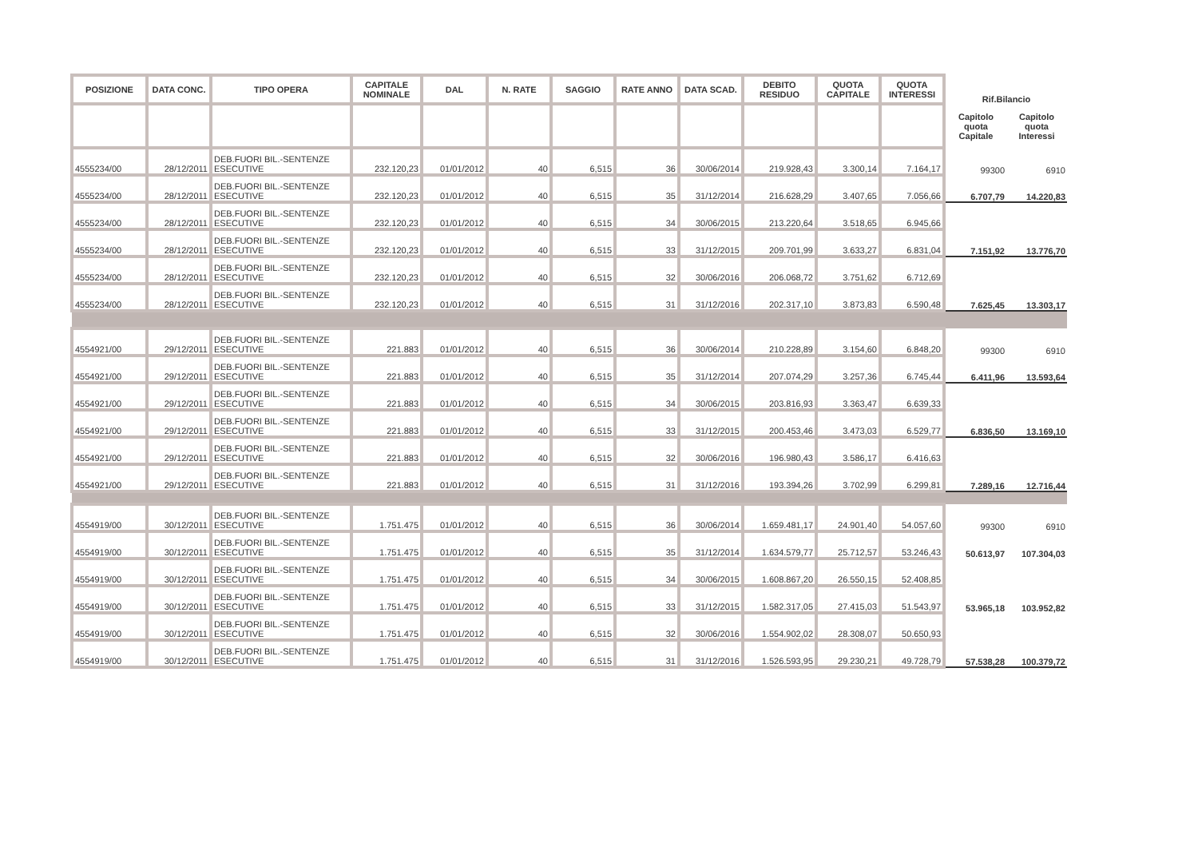| POSIZIONE | DATA CONC. | TIPO OPERA | CAPITALE NOMINALE | DAL | N. RATE | SAGGIO | RATE ANNO | DATA SCAD. | DEBITO RESIDUO | QUOTA CAPITALE | QUOTA INTERESSI | Rif.Bilancio | |
| --- | --- | --- | --- | --- | --- | --- | --- | --- | --- | --- | --- | --- | --- |
| | | | | | | | | | | | | Capitolo quota Capitale | Capitolo quota Interessi |
| 4555234/00 | 28/12/2011 | DEB.FUORI BIL.-SENTENZE ESECUTIVE | 232.120,23 | 01/01/2012 | 40 | 6,515 | 36 | 30/06/2014 | 219.928,43 | 3.300,14 | 7.164,17 | 99300 | 6910 |
| 4555234/00 | 28/12/2011 | DEB.FUORI BIL.-SENTENZE ESECUTIVE | 232.120,23 | 01/01/2012 | 40 | 6,515 | 35 | 31/12/2014 | 216.628,29 | 3.407,65 | 7.056,66 | 6.707,79 | 14.220,83 |
| 4555234/00 | 28/12/2011 | DEB.FUORI BIL.-SENTENZE ESECUTIVE | 232.120,23 | 01/01/2012 | 40 | 6,515 | 34 | 30/06/2015 | 213.220,64 | 3.518,65 | 6.945,66 | | |
| 4555234/00 | 28/12/2011 | DEB.FUORI BIL.-SENTENZE ESECUTIVE | 232.120,23 | 01/01/2012 | 40 | 6,515 | 33 | 31/12/2015 | 209.701,99 | 3.633,27 | 6.831,04 | 7.151,92 | 13.776,70 |
| 4555234/00 | 28/12/2011 | DEB.FUORI BIL.-SENTENZE ESECUTIVE | 232.120,23 | 01/01/2012 | 40 | 6,515 | 32 | 30/06/2016 | 206.068,72 | 3.751,62 | 6.712,69 | | |
| 4555234/00 | 28/12/2011 | DEB.FUORI BIL.-SENTENZE ESECUTIVE | 232.120,23 | 01/01/2012 | 40 | 6,515 | 31 | 31/12/2016 | 202.317,10 | 3.873,83 | 6.590,48 | 7.625,45 | 13.303,17 |
| 4554921/00 | 29/12/2011 | DEB.FUORI BIL.-SENTENZE ESECUTIVE | 221.883 | 01/01/2012 | 40 | 6,515 | 36 | 30/06/2014 | 210.228,89 | 3.154,60 | 6.848,20 | 99300 | 6910 |
| 4554921/00 | 29/12/2011 | DEB.FUORI BIL.-SENTENZE ESECUTIVE | 221.883 | 01/01/2012 | 40 | 6,515 | 35 | 31/12/2014 | 207.074,29 | 3.257,36 | 6.745,44 | 6.411,96 | 13.593,64 |
| 4554921/00 | 29/12/2011 | DEB.FUORI BIL.-SENTENZE ESECUTIVE | 221.883 | 01/01/2012 | 40 | 6,515 | 34 | 30/06/2015 | 203.816,93 | 3.363,47 | 6.639,33 | | |
| 4554921/00 | 29/12/2011 | DEB.FUORI BIL.-SENTENZE ESECUTIVE | 221.883 | 01/01/2012 | 40 | 6,515 | 33 | 31/12/2015 | 200.453,46 | 3.473,03 | 6.529,77 | 6.836,50 | 13.169,10 |
| 4554921/00 | 29/12/2011 | DEB.FUORI BIL.-SENTENZE ESECUTIVE | 221.883 | 01/01/2012 | 40 | 6,515 | 32 | 30/06/2016 | 196.980,43 | 3.586,17 | 6.416,63 | | |
| 4554921/00 | 29/12/2011 | DEB.FUORI BIL.-SENTENZE ESECUTIVE | 221.883 | 01/01/2012 | 40 | 6,515 | 31 | 31/12/2016 | 193.394,26 | 3.702,99 | 6.299,81 | 7.289,16 | 12.716,44 |
| 4554919/00 | 30/12/2011 | DEB.FUORI BIL.-SENTENZE ESECUTIVE | 1.751.475 | 01/01/2012 | 40 | 6,515 | 36 | 30/06/2014 | 1.659.481,17 | 24.901,40 | 54.057,60 | 99300 | 6910 |
| 4554919/00 | 30/12/2011 | DEB.FUORI BIL.-SENTENZE ESECUTIVE | 1.751.475 | 01/01/2012 | 40 | 6,515 | 35 | 31/12/2014 | 1.634.579,77 | 25.712,57 | 53.246,43 | 50.613,97 | 107.304,03 |
| 4554919/00 | 30/12/2011 | DEB.FUORI BIL.-SENTENZE ESECUTIVE | 1.751.475 | 01/01/2012 | 40 | 6,515 | 34 | 30/06/2015 | 1.608.867,20 | 26.550,15 | 52.408,85 | | |
| 4554919/00 | 30/12/2011 | DEB.FUORI BIL.-SENTENZE ESECUTIVE | 1.751.475 | 01/01/2012 | 40 | 6,515 | 33 | 31/12/2015 | 1.582.317,05 | 27.415,03 | 51.543,97 | 53.965,18 | 103.952,82 |
| 4554919/00 | 30/12/2011 | DEB.FUORI BIL.-SENTENZE ESECUTIVE | 1.751.475 | 01/01/2012 | 40 | 6,515 | 32 | 30/06/2016 | 1.554.902,02 | 28.308,07 | 50.650,93 | | |
| 4554919/00 | 30/12/2011 | DEB.FUORI BIL.-SENTENZE ESECUTIVE | 1.751.475 | 01/01/2012 | 40 | 6,515 | 31 | 31/12/2016 | 1.526.593,95 | 29.230,21 | 49.728,79 | 57.538,28 | 100.379,72 |